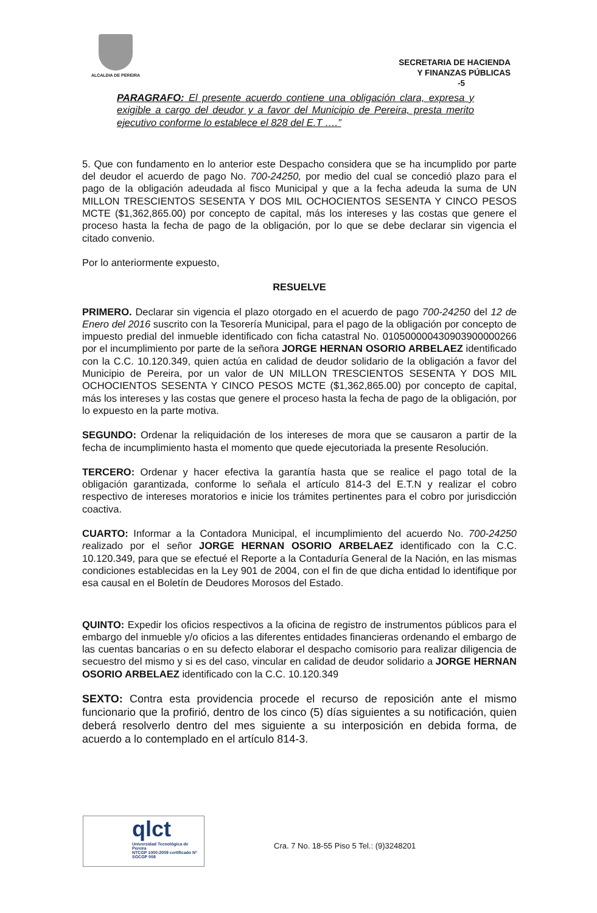ALCALDIA DE PEREIRA
SECRETARIA DE HACIENDA
Y FINANZAS PÚBLICAS
-5
PARAGRAFO: El presente acuerdo contiene una obligación clara, expresa y exigible a cargo del deudor y a favor del Municipio de Pereira, presta merito ejecutivo conforme lo establece el 828 del E.T ….”
5. Que con fundamento en lo anterior este Despacho considera que se ha incumplido por parte del deudor el acuerdo de pago No. 700-24250, por medio del cual se concedió plazo para el pago de la obligación adeudada al fisco Municipal y que a la fecha adeuda la suma de UN MILLON TRESCIENTOS SESENTA Y DOS MIL OCHOCIENTOS SESENTA Y CINCO PESOS MCTE ($1,362,865.00) por concepto de capital, más los intereses y las costas que genere el proceso hasta la fecha de pago de la obligación, por lo que se debe declarar sin vigencia el citado convenio.
Por lo anteriormente expuesto,
RESUELVE
PRIMERO. Declarar sin vigencia el plazo otorgado en el acuerdo de pago 700-24250 del 12 de Enero del 2016 suscrito con la Tesorería Municipal, para el pago de la obligación por concepto de impuesto predial del inmueble identificado con ficha catastral No. 010500000430903900000266 por el incumplimiento por parte de la señora JORGE HERNAN OSORIO ARBELAEZ identificado con la C.C. 10.120.349, quien actúa en calidad de deudor solidario de la obligación a favor del Municipio de Pereira, por un valor de UN MILLON TRESCIENTOS SESENTA Y DOS MIL OCHOCIENTOS SESENTA Y CINCO PESOS MCTE ($1,362,865.00) por concepto de capital, más los intereses y las costas que genere el proceso hasta la fecha de pago de la obligación, por lo expuesto en la parte motiva.
SEGUNDO: Ordenar la reliquidación de los intereses de mora que se causaron a partir de la fecha de incumplimiento hasta el momento que quede ejecutoriada la presente Resolución.
TERCERO: Ordenar y hacer efectiva la garantía hasta que se realice el pago total de la obligación garantizada, conforme lo señala el artículo 814-3 del E.T.N y realizar el cobro respectivo de intereses moratorios e inicie los trámites pertinentes para el cobro por jurisdicción coactiva.
CUARTO: Informar a la Contadora Municipal, el incumplimiento del acuerdo No. 700-24250 realizado por el señor JORGE HERNAN OSORIO ARBELAEZ identificado con la C.C. 10.120.349, para que se efectué el Reporte a la Contaduría General de la Nación, en las mismas condiciones establecidas en la Ley 901 de 2004, con el fin de que dicha entidad lo identifique por esa causal en el Boletín de Deudores Morosos del Estado.
QUINTO: Expedir los oficios respectivos a la oficina de registro de instrumentos públicos para el embargo del inmueble y/o oficios a las diferentes entidades financieras ordenando el embargo de las cuentas bancarias o en su defecto elaborar el despacho comisorio para realizar diligencia de secuestro del mismo y si es del caso, vincular en calidad de deudor solidario a JORGE HERNAN OSORIO ARBELAEZ identificado con la C.C. 10.120.349
SEXTO: Contra esta providencia procede el recurso de reposición ante el mismo funcionario que la profirió, dentro de los cinco (5) días siguientes a su notificación, quien deberá resolverlo dentro del mes siguiente a su interposición en debida forma, de acuerdo a lo contemplado en el artículo 814-3.
qlct
Universidad Tecnológica de Pereira
NTCGP 1000:2009 certificado Nº SGCGP 008
Cra. 7 No. 18-55 Piso 5 Tel.: (9)3248201